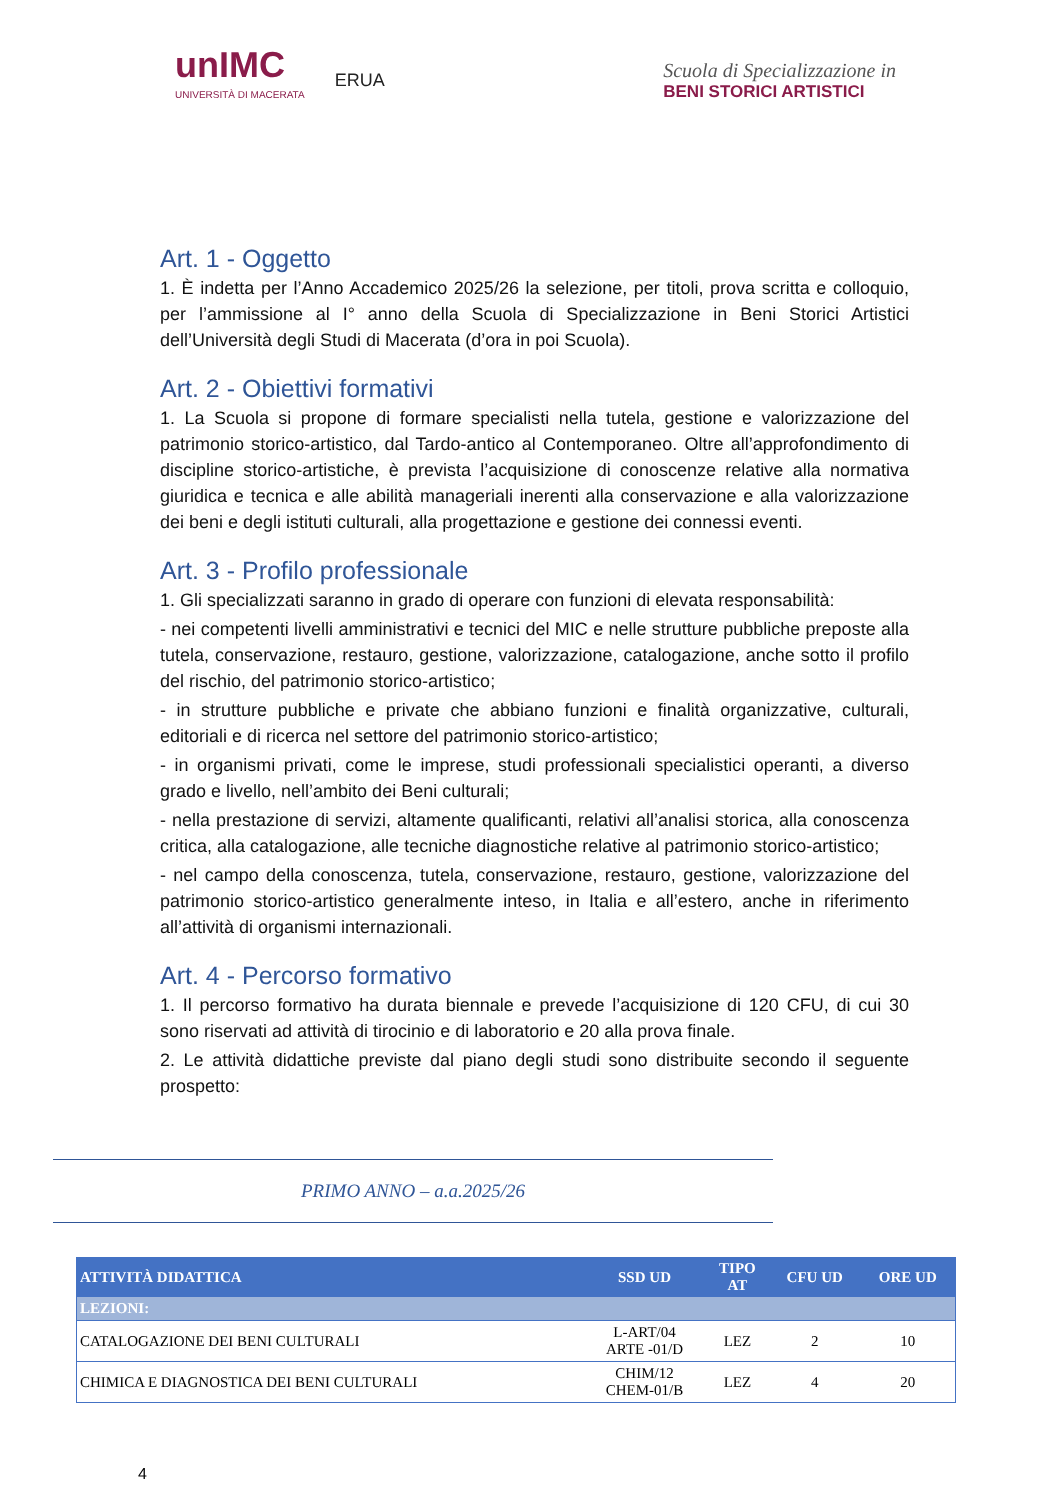unIMC
UNIVERSITÀ DI MACERATA
ERUA
Scuola di Specializzazione in
BENI STORICI ARTISTICI
Art. 1 - Oggetto
1. È indetta per l’Anno Accademico 2025/26 la selezione, per titoli, prova scritta e colloquio, per l’ammissione al I° anno della Scuola di Specializzazione in Beni Storici Artistici dell’Università degli Studi di Macerata (d’ora in poi Scuola).
Art. 2 - Obiettivi formativi
1. La Scuola si propone di formare specialisti nella tutela, gestione e valorizzazione del patrimonio storico-artistico, dal Tardo-antico al Contemporaneo. Oltre all’approfondimento di discipline storico-artistiche, è prevista l’acquisizione di conoscenze relative alla normativa giuridica e tecnica e alle abilità manageriali inerenti alla conservazione e alla valorizzazione dei beni e degli istituti culturali, alla progettazione e gestione dei connessi eventi.
Art. 3 - Profilo professionale
1. Gli specializzati saranno in grado di operare con funzioni di elevata responsabilità:
- nei competenti livelli amministrativi e tecnici del MIC e nelle strutture pubbliche preposte alla tutela, conservazione, restauro, gestione, valorizzazione, catalogazione, anche sotto il profilo del rischio, del patrimonio storico-artistico;
- in strutture pubbliche e private che abbiano funzioni e finalità organizzative, culturali, editoriali e di ricerca nel settore del patrimonio storico-artistico;
- in organismi privati, come le imprese, studi professionali specialistici operanti, a diverso grado e livello, nell’ambito dei Beni culturali;
- nella prestazione di servizi, altamente qualificanti, relativi all’analisi storica, alla conoscenza critica, alla catalogazione, alle tecniche diagnostiche relative al patrimonio storico-artistico;
- nel campo della conoscenza, tutela, conservazione, restauro, gestione, valorizzazione del patrimonio storico-artistico generalmente inteso, in Italia e all’estero, anche in riferimento all’attività di organismi internazionali.
Art. 4 - Percorso formativo
1. Il percorso formativo ha durata biennale e prevede l’acquisizione di 120 CFU, di cui 30 sono riservati ad attività di tirocinio e di laboratorio e 20 alla prova finale.
2. Le attività didattiche previste dal piano degli studi sono distribuite secondo il seguente prospetto:
PRIMO ANNO – a.a.2025/26
| ATTIVITÀ DIDATTICA | SSD UD | TIPO AT | CFU UD | ORE UD |
| --- | --- | --- | --- | --- |
| LEZIONI: | | | | |
| CATALOGAZIONE DEI BENI CULTURALI | L-ART/04 ARTE -01/D | LEZ | 2 | 10 |
| CHIMICA E DIAGNOSTICA DEI BENI CULTURALI | CHIM/12 CHEM-01/B | LEZ | 4 | 20 |
4